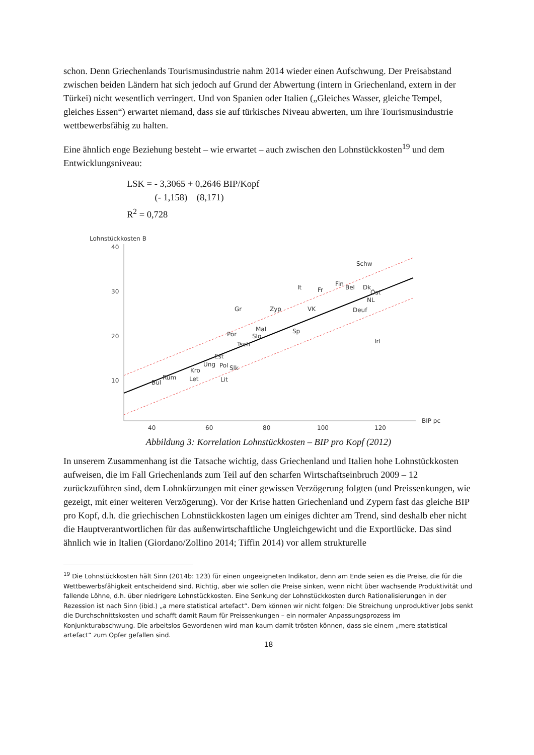schon. Denn Griechenlands Tourismusindustrie nahm 2014 wieder einen Aufschwung. Der Preisabstand zwischen beiden Ländern hat sich jedoch auf Grund der Abwertung (intern in Griechenland, extern in der Türkei) nicht wesentlich verringert. Und von Spanien oder Italien („Gleiches Wasser, gleiche Tempel, gleiches Essen“) erwartet niemand, dass sie auf türkisches Niveau abwerten, um ihre Tourismusindustrie wettbewerbsfähig zu halten.
Eine ähnlich enge Beziehung besteht – wie erwartet – auch zwischen den Lohnstückkosten<sup>19</sup> und dem Entwicklungsniveau:
LSK = - 3,3065 + 0,2646 BIP/Kopf
(- 1,158) (8,171)
R<sup>2</sup> = 0,728
Lohnstückkosten B
40
30
20
10
40
60
80
100
120
BIP pc
Schw
Fin
Bel
Dk
Öst
NL
It
Fr
Deuf
Gr
Zyp
VK
Sp
Mal
Slo
Por
Tsch
Irl
Est
Ung
Pol
Slk
Kro
Let
Lit
Rum
Bul
Abbildung 3: Korrelation Lohnstückkosten – BIP pro Kopf (2012)
In unserem Zusammenhang ist die Tatsache wichtig, dass Griechenland und Italien hohe Lohnstückkosten aufweisen, die im Fall Griechenlands zum Teil auf den scharfen Wirtschaftseinbruch 2009 – 12 zurückzuführen sind, dem Lohnkürzungen mit einer gewissen Verzögerung folgten (und Preissenkungen, wie gezeigt, mit einer weiteren Verzögerung). Vor der Krise hatten Griechenland und Zypern fast das gleiche BIP pro Kopf, d.h. die griechischen Lohnstückkosten lagen um einiges dichter am Trend, sind deshalb eher nicht die Hauptverantwortlichen für das außenwirtschaftliche Ungleichgewicht und die Exportlücke. Das sind ähnlich wie in Italien (Giordano/Zollino 2014; Tiffin 2014) vor allem strukturelle
<sup>19</sup> Die Lohnstückkosten hält Sinn (2014b: 123) für einen ungeeigneten Indikator, denn am Ende seien es die Preise, die für die Wettbewerbsfähigkeit entscheidend sind. Richtig, aber wie sollen die Preise sinken, wenn nicht über wachsende Produktivität und fallende Löhne, d.h. über niedrigere Lohnstückkosten. Eine Senkung der Lohnstückkosten durch Rationalisierungen in der Rezession ist nach Sinn (ibid.) „a mere statistical artefact“. Dem können wir nicht folgen: Die Streichung unproduktiver Jobs senkt die Durchschnittskosten und schafft damit Raum für Preissenkungen – ein normaler Anpassungsprozess im Konjunkturabschwung. Die arbeitslos Gewordenen wird man kaum damit trösten können, dass sie einem „mere statistical artefact“ zum Opfer gefallen sind.
18